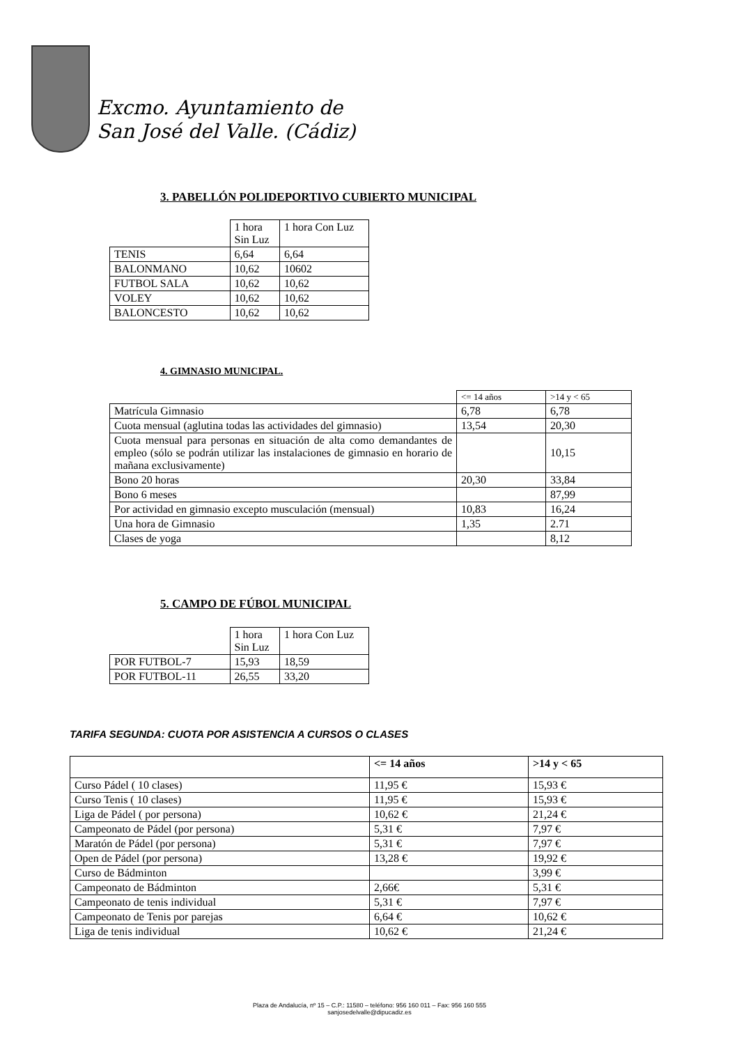Excmo. Ayuntamiento de
San José del Valle. (Cádiz)
3. PABELLÓN POLIDEPORTIVO CUBIERTO MUNICIPAL
| | 1 hora Sin Luz | 1 hora Con Luz |
| --- | --- | --- |
| TENIS | 6,64 | 6,64 |
| BALONMANO | 10,62 | 10602 |
| FUTBOL SALA | 10,62 | 10,62 |
| VOLEY | 10,62 | 10,62 |
| BALONCESTO | 10,62 | 10,62 |
4. GIMNASIO MUNICIPAL.
| | <= 14 años | >14 y < 65 |
| --- | --- | --- |
| Matrícula Gimnasio | 6,78 | 6,78 |
| Cuota mensual (aglutina todas las actividades del gimnasio) | 13,54 | 20,30 |
| Cuota mensual para personas en situación de alta como demandantes de empleo (sólo se podrán utilizar las instalaciones de gimnasio en horario de mañana exclusivamente) | | 10,15 |
| Bono 20 horas | 20,30 | 33,84 |
| Bono 6 meses | | 87,99 |
| Por actividad en gimnasio excepto musculación (mensual) | 10,83 | 16,24 |
| Una hora de Gimnasio | 1,35 | 2.71 |
| Clases de yoga | | 8,12 |
5. CAMPO DE FÚBOL MUNICIPAL
| | 1 hora Sin Luz | 1 hora Con Luz |
| --- | --- | --- |
| POR FUTBOL-7 | 15,93 | 18,59 |
| POR FUTBOL-11 | 26,55 | 33,20 |
TARIFA SEGUNDA: CUOTA POR ASISTENCIA A CURSOS O CLASES
| | <= 14 años | >14 y < 65 |
| --- | --- | --- |
| Curso Pádel ( 10 clases) | 11,95 € | 15,93 € |
| Curso Tenis ( 10 clases) | 11,95 € | 15,93 € |
| Liga de Pádel ( por persona) | 10,62 € | 21,24 € |
| Campeonato de Pádel (por persona) | 5,31 € | 7,97 € |
| Maratón de Pádel (por persona) | 5,31 € | 7,97 € |
| Open de Pádel (por persona) | 13,28 € | 19,92 € |
| Curso de Bádminton | | 3,99 € |
| Campeonato de Bádminton | 2,66€ | 5,31 € |
| Campeonato de tenis individual | 5,31 € | 7,97 € |
| Campeonato de Tenis por parejas | 6,64 € | 10,62 € |
| Liga de tenis individual | 10,62 € | 21,24 € |
Plaza de Andalucía, nº 15 – C.P.: 11580 – teléfono: 956 160 011 – Fax: 956 160 555
sanjosedelvalle@dipucadiz.es